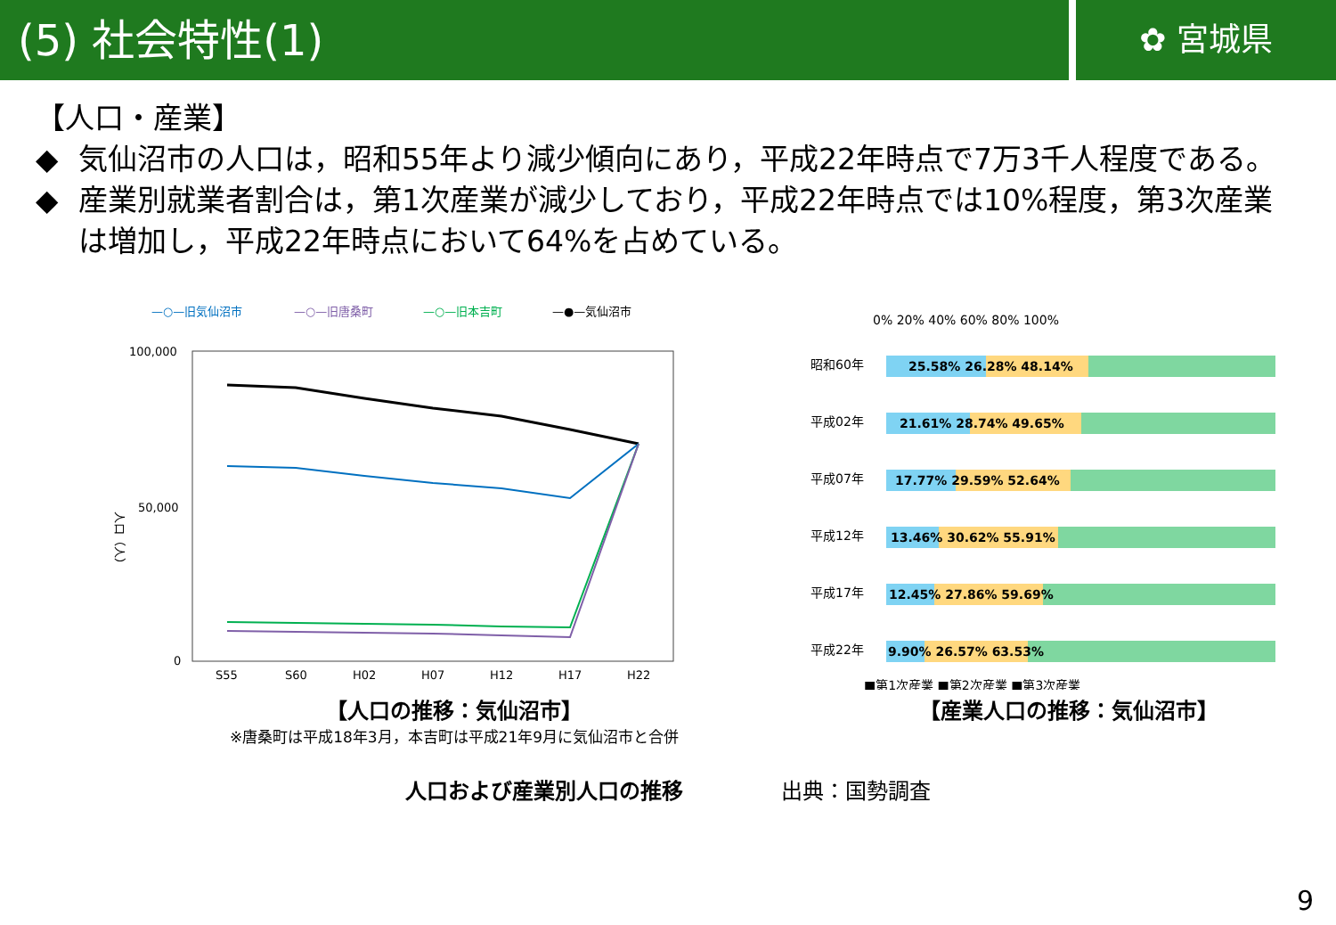(5) 社会特性(1)
✿ 宮城県
【人口・産業】
◆ 気仙沼市の人口は，昭和55年より減少傾向にあり，平成22年時点で7万3千人程度である。
◆ 産業別就業者割合は，第1次産業が減少しており，平成22年時点では10%程度，第3次産業は増加し，平成22年時点において64%を占めている。
—○—旧気仙沼市
—○—旧唐桑町
—○—旧本吉町
—●—気仙沼市
100,000
50,000
0
人口（人）
S55
S60
H02
H07
H12
H17
H22
【人口の推移：気仙沼市】
※唐桑町は平成18年3月，本吉町は平成21年9月に気仙沼市と合併
0% 20% 40% 60% 80% 100%
昭和60年
25.58% 26.28% 48.14%
平成02年
21.61% 28.74% 49.65%
平成07年
17.77% 29.59% 52.64%
平成12年
13.46% 30.62% 55.91%
平成17年
12.45% 27.86% 59.69%
平成22年
9.90% 26.57% 63.53%
■第1次産業 ■第2次産業 ■第3次産業
【産業人口の推移：気仙沼市】
人口および産業別人口の推移 出典：国勢調査
9